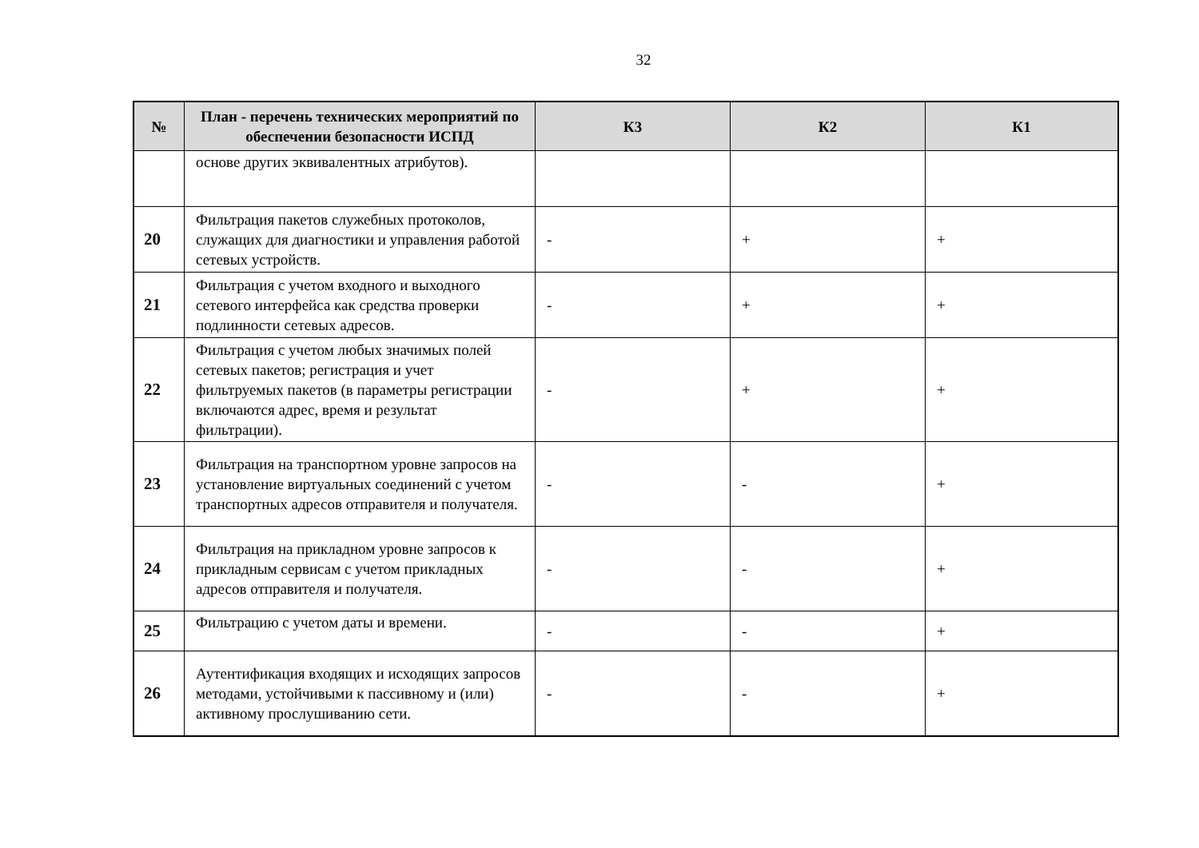32
| № | План - перечень технических мероприятий по обеспечении безопасности ИСПД | К3 | К2 | К1 |
| --- | --- | --- | --- | --- |
| | основе других эквивалентных атрибутов). | | | |
| 20 | Фильтрация пакетов служебных протоколов, служащих для диагностики и управления работой сетевых устройств. | - | + | + |
| 21 | Фильтрация с учетом входного и выходного сетевого интерфейса как средства проверки подлинности сетевых адресов. | - | + | + |
| 22 | Фильтрация с учетом любых значимых полей сетевых пакетов; регистрация и учет фильтруемых пакетов (в параметры регистрации включаются адрес, время и результат фильтрации). | - | + | + |
| 23 | Фильтрация на транспортном уровне запросов на установление виртуальных соединений с учетом транспортных адресов отправителя и получателя. | - | - | + |
| 24 | Фильтрация на прикладном уровне запросов к прикладным сервисам с учетом прикладных адресов отправителя и получателя. | - | - | + |
| 25 | Фильтрацию с учетом даты и времени. | - | - | + |
| 26 | Аутентификация входящих и исходящих запросов методами, устойчивыми к пассивному и (или) активному прослушиванию сети. | - | - | + |